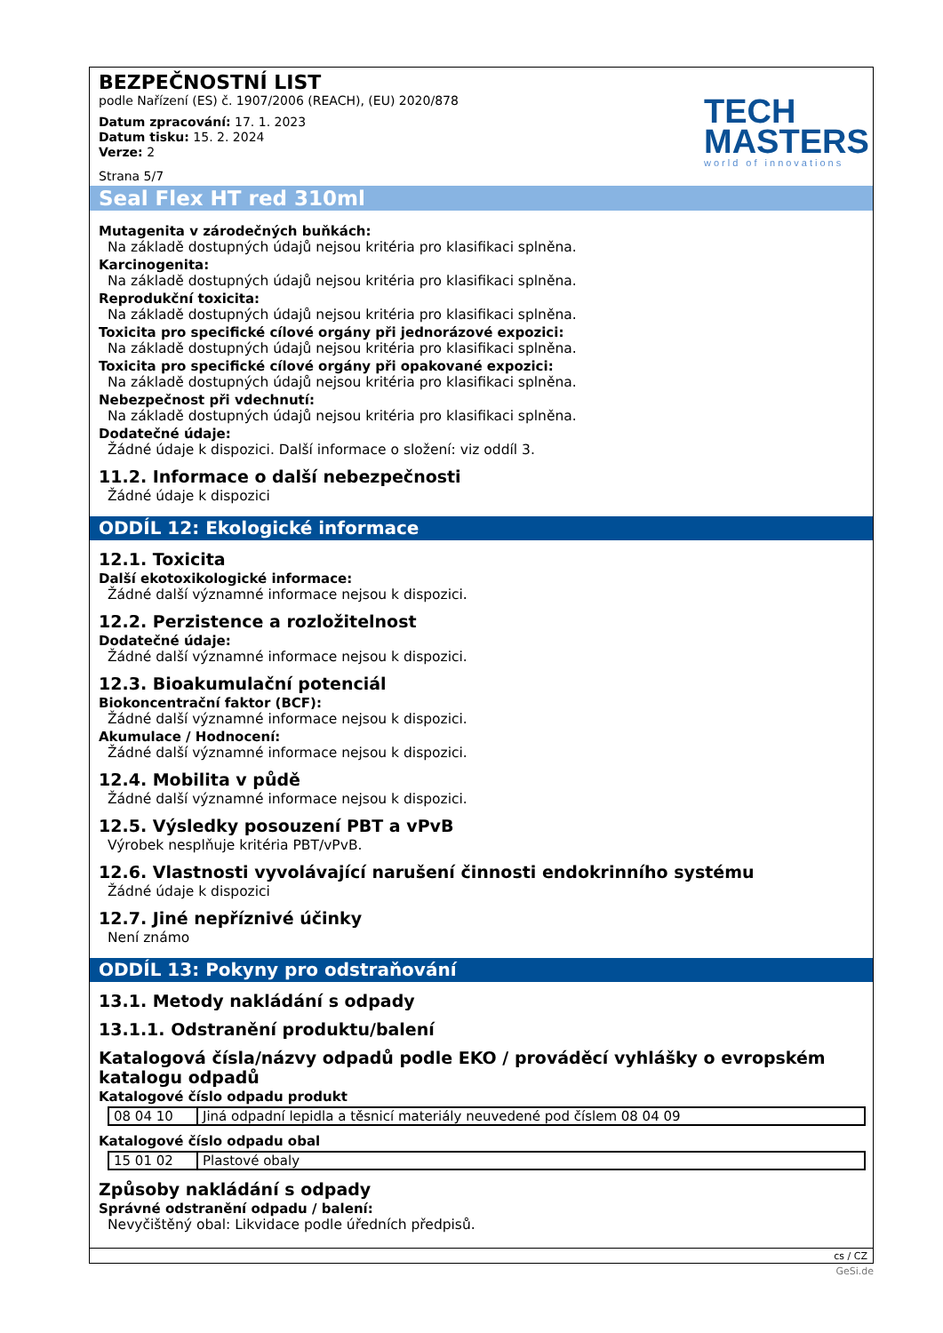BEZPEČNOSTNÍ LIST
podle Nařízení (ES) č. 1907/2006 (REACH), (EU) 2020/878
Datum zpracování: 17. 1. 2023
Datum tisku: 15. 2. 2024
Verze: 2
Strana 5/7
TECH
MASTERS
world of innovations
Seal Flex HT red 310ml
Mutagenita v zárodečných buňkách:
Na základě dostupných údajů nejsou kritéria pro klasifikaci splněna.
Karcinogenita:
Na základě dostupných údajů nejsou kritéria pro klasifikaci splněna.
Reprodukční toxicita:
Na základě dostupných údajů nejsou kritéria pro klasifikaci splněna.
Toxicita pro specifické cílové orgány při jednorázové expozici:
Na základě dostupných údajů nejsou kritéria pro klasifikaci splněna.
Toxicita pro specifické cílové orgány při opakované expozici:
Na základě dostupných údajů nejsou kritéria pro klasifikaci splněna.
Nebezpečnost při vdechnutí:
Na základě dostupných údajů nejsou kritéria pro klasifikaci splněna.
Dodatečné údaje:
Žádné údaje k dispozici. Další informace o složení: viz oddíl 3.
11.2. Informace o další nebezpečnosti
Žádné údaje k dispozici
ODDÍL 12: Ekologické informace
12.1. Toxicita
Další ekotoxikologické informace:
Žádné další významné informace nejsou k dispozici.
12.2. Perzistence a rozložitelnost
Dodatečné údaje:
Žádné další významné informace nejsou k dispozici.
12.3. Bioakumulační potenciál
Biokoncentrační faktor (BCF):
Žádné další významné informace nejsou k dispozici.
Akumulace / Hodnocení:
Žádné další významné informace nejsou k dispozici.
12.4. Mobilita v půdě
Žádné další významné informace nejsou k dispozici.
12.5. Výsledky posouzení PBT a vPvB
Výrobek nesplňuje kritéria PBT/vPvB.
12.6. Vlastnosti vyvolávající narušení činnosti endokrinního systému
Žádné údaje k dispozici
12.7. Jiné nepříznivé účinky
Není známo
ODDÍL 13: Pokyny pro odstraňování
13.1. Metody nakládání s odpady
13.1.1. Odstranění produktu/balení
Katalogová čísla/názvy odpadů podle EKO / prováděcí vyhlášky o evropském katalogu odpadů
Katalogové číslo odpadu produkt
| 08 04 10 | Jiná odpadní lepidla a těsnicí materiály neuvedené pod číslem 08 04 09 |
Katalogové číslo odpadu obal
| 15 01 02 | Plastové obaly |
Způsoby nakládání s odpady
Správné odstranění odpadu / balení:
Nevyčištěný obal: Likvidace podle úředních předpisů.
cs / CZ
GeSi.de